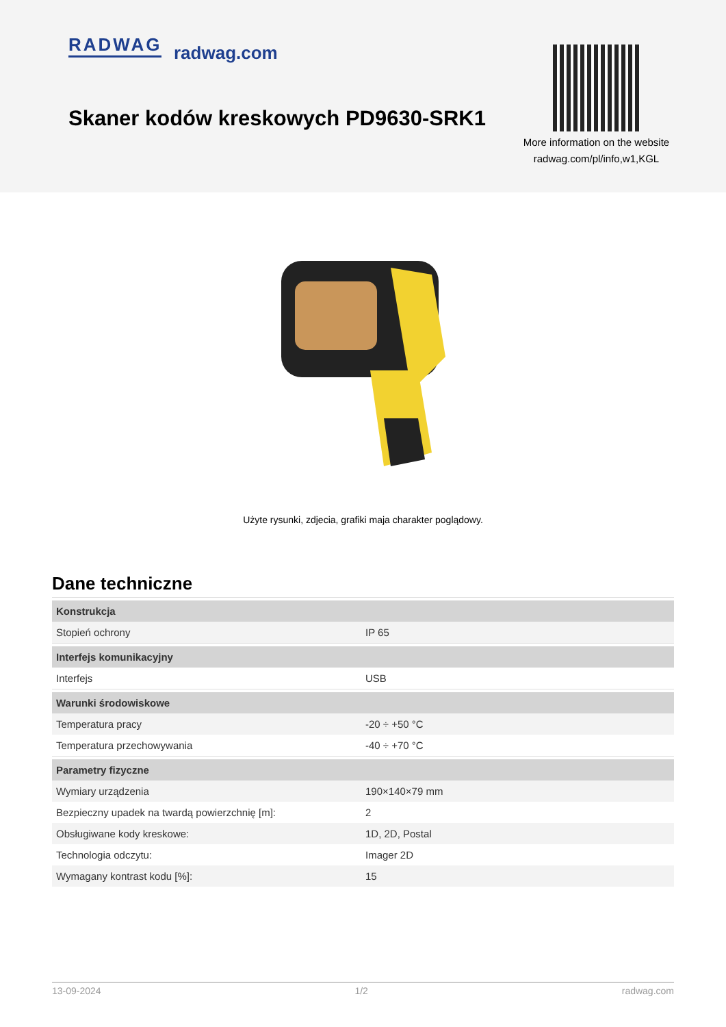RADWAG radwag.com
Skaner kodów kreskowych PD9630-SRK1
More information on the website
radwag.com/pl/info,w1,KGL
Użyte rysunki, zdjecia, grafiki maja charakter poglądowy.
Dane techniczne
| Konstrukcja | |
| Stopień ochrony | IP 65 |
| Interfejs komunikacyjny | |
| Interfejs | USB |
| Warunki środowiskowe | |
| Temperatura pracy | -20 ÷ +50 °C |
| Temperatura przechowywania | -40 ÷ +70 °C |
| Parametry fizyczne | |
| Wymiary urządzenia | 190×140×79 mm |
| Bezpieczny upadek na twardą powierzchnię [m]: | 2 |
| Obsługiwane kody kreskowe: | 1D, 2D, Postal |
| Technologia odczytu: | Imager 2D |
| Wymagany kontrast kodu [%]: | 15 |
13-09-2024 1/2 radwag.com